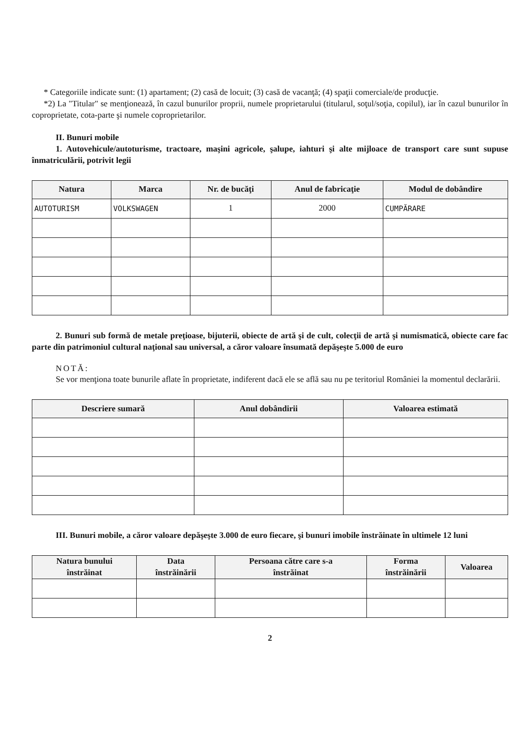* Categoriile indicate sunt: (1) apartament; (2) casă de locuit; (3) casă de vacanţă; (4) spaţii comerciale/de producţie.
*2) La "Titular" se menţionează, în cazul bunurilor proprii, numele proprietarului (titularul, soţul/soţia, copilul), iar în cazul bunurilor în coproprietate, cota-parte şi numele coproprietarilor.
II. Bunuri mobile
1. Autovehicule/autoturisme, tractoare, maşini agricole, şalupe, iahturi şi alte mijloace de transport care sunt supuse înmatriculării, potrivit legii
| Natura | Marca | Nr. de bucăţi | Anul de fabricaţie | Modul de dobândire |
| --- | --- | --- | --- | --- |
| AUTOTURISM | VOLKSWAGEN | 1 | 2000 | CUMPĂRARE |
2. Bunuri sub formă de metale preţioase, bijuterii, obiecte de artă şi de cult, colecţii de artă şi numismatică, obiecte care fac parte din patrimoniul cultural naţional sau universal, a căror valoare însumată depăşeşte 5.000 de euro
NOTĂ:
Se vor menţiona toate bunurile aflate în proprietate, indiferent dacă ele se află sau nu pe teritoriul României la momentul declarării.
| Descriere sumară | Anul dobândirii | Valoarea estimată |
| --- | --- | --- |
III. Bunuri mobile, a căror valoare depăşeşte 3.000 de euro fiecare, şi bunuri imobile înstrăinate în ultimele 12 luni
| Natura bunului înstrăinat | Data înstrăinării | Persoana către care s-a înstrăinat | Forma înstrăinării | Valoarea |
| --- | --- | --- | --- | --- |
2